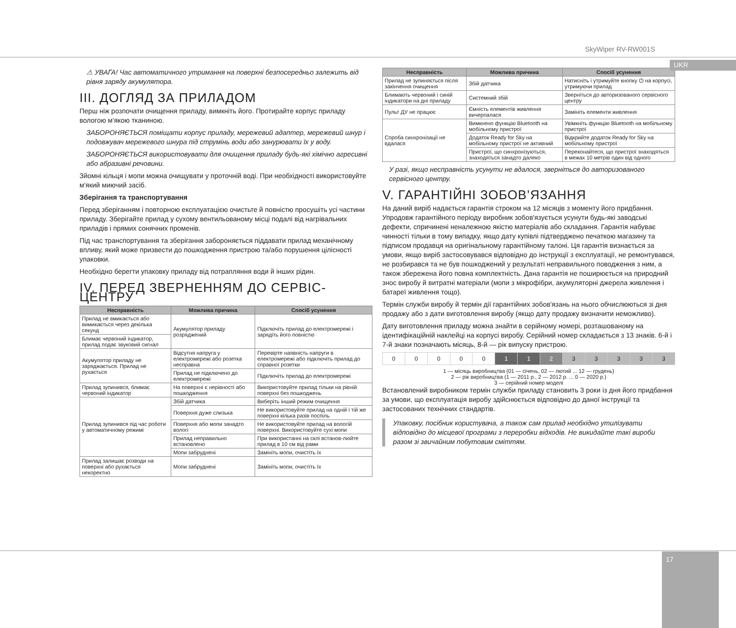SkyWiper RV-RW001S
UKR
⚠ УВАГА! Час автоматичного утримання на поверхні безпосередньо залежить від рівня заряду акумулятора.
III. ДОГЛЯД ЗА ПРИЛАДОМ
Перш ніж розпочати очищення приладу, вимкніть його. Протирайте корпус приладу вологою м'якою тканиною.
ЗАБОРОНЯЄТЬСЯ поміщати корпус приладу, мережевий адаптер, мережевий шнур і подовжувач мережевого шнура під струмінь води або занурювати їх у воду.
ЗАБОРОНЯЄТЬСЯ використовувати для очищення приладу будь-які хімічно агресивні або абразивні речовини.
Зйомні кільця і мопи можна очищувати у проточній воді. При необхідності використовуйте м'який миючий засіб.
Зберігання та транспортування
Перед зберіганням і повторною експлуатацією очистьте й повністю просушіть усі частини приладу. Зберігайте прилад у сухому вентильованому місці подалі від нагрівальних приладів і прямих сонячних променів.
Під час транспортування та зберігання забороняється піддавати прилад механічному впливу, який може призвести до пошкодження пристрою та/або порушення цілісності упаковки.
Необхідно берегти упаковку приладу від потрапляння води й інших рідин.
IV. ПЕРЕД ЗВЕРНЕННЯМ ДО СЕРВІС-ЦЕНТРУ
| Несправність | Можлива причина | Спосіб усунення |
| --- | --- | --- |
| Прилад не вмикається або вимикається через декілька секунд | Акумулятор приладу розряджений | Підключіть прилад до електромережі і зарядіть його повністю |
| Блимає червоний індикатор, прилад подає звуковий сигнал | | |
| Акумулятор приладу не заряджається. Прилад не рухається | Відсутня напруга у електромережі або розетка несправна | Перевірте наявність напруги в електромережі або підключіть прилад до справної розетки |
| | Прилад не підключено до електромережі | Підключіть прилад до електромережі |
| Прилад зупинився, блимає червоний індикатор | На поверхні є нерівності або пошкодження | Використовуйте прилад тільки на рівній поверхні без пошкоджень |
| Прилад зупинився під час роботи у автоматичному режимі | Збій датчика | Виберіть інший режим очищення |
| | Поверхня дуже слизька | Не використовуйте прилад на одній і тій же поверхні кілька разів поспіль |
| | Поверхня або мопи занадто вологі | Не використовуйте прилад на вологій поверхні. Використовуйте сухі мопи |
| | Прилад неправильно встановлено | При використанні на склі встанов-люйте прилад в 10 см від рами |
| | Мопи забруднені | Замініть мопи, очистіть їх |
| Прилад залишає розводи на поверхні або рухається некоректно | Мопи забруднені | Замініть мопи, очистіть їх |
| Несправність | Можлива причина | Спосіб усунення |
| --- | --- | --- |
| Прилад не зупиняється після закінчення очищення | Збій датчика | Натисніть і утримуйте кнопку ⏻ на корпусі, утримуючи прилад |
| Блимають червоний і синій індикатори на дні приладу | Системний збій | Зверніться до авторизованого сервісного центру |
| Пульт ДУ не працює | Ємність елементів живлення вичерпалася | Замініть елементи живлення |
| Спроба синхронізації не вдалася | Вимкнено функцію Bluetooth на мобільному пристрої | Увімкніть функцію Bluetooth на мобільному пристрої |
| | Додаток Ready for Sky на мобільному пристрої не активний | Відкрийте додаток Ready for Sky на мобільному пристрої |
| | Пристрої, що синхронізуються, знаходяться занадто далеко | Переконайтеся, що пристрої знаходяться в межах 10 метрів один від одного |
У разі, якщо несправність усунути не вдалося, зверніться до авторизованого сервісного центру.
V. ГАРАНТІЙНІ ЗОБОВ’ЯЗАННЯ
На даний виріб надається гарантія строком на 12 місяців з моменту його придбання. Упродовж гарантійного періоду виробник зобов'язується усунути будь-які заводські дефекти, спричинені неналежною якістю матеріалів або складання. Гарантія набуває чинності тільки в тому випадку, якщо дату купівлі підтверджено печаткою магазину та підписом продавця на оригінальному гарантійному талоні. Ця гарантія визнається за умови, якщо виріб застосовувався відповідно до інструкції з експлуатації, не ремонтувався, не розбирався та не був пошкоджений у результаті неправильного поводження з ним, а також збережена його повна комплектність. Дана гарантія не поширюється на природний знос виробу й витратні матеріали (мопи з мікрофібри, акумуляторні джерела живлення і батареї живлення тощо).
Термін служби виробу й термін дії гарантійних зобов'язань на нього обчислюються зі дня продажу або з дати виготовлення виробу (якщо дату продажу визначити неможливо).
Дату виготовлення приладу можна знайти в серійному номері, розташованому на ідентифікаційній наклейці на корпусі виробу. Серійний номер складається з 13 знаків. 6-й і 7-й знаки позначають місяць, 8-й — рік випуску пристрою.
| 0 | 0 | 0 | 0 | 0 | 1 | 1 | 2 | 3 | 3 | 3 | 3 | 3 |
1 — місяць виробництва (01 — січень, 02 — лютий ... 12 — грудень)
2 — рік виробництва (1 — 2011 р., 2 — 2012 р. ... 0 — 2020 р.)
3 — серійний номер моделі
Встановлений виробником термін служби приладу становить 3 роки із дня його придбання за умови, що експлуатація виробу здійснюється відповідно до даної інструкції та застосованих технічних стандартів.
Упаковку, посібник користувача, а також сам прилад необхідно утилізувати відповідно до місцевої програми з переробки відходів. Не викидайте такі вироби разом зі звичайним побутовим сміттям.
17